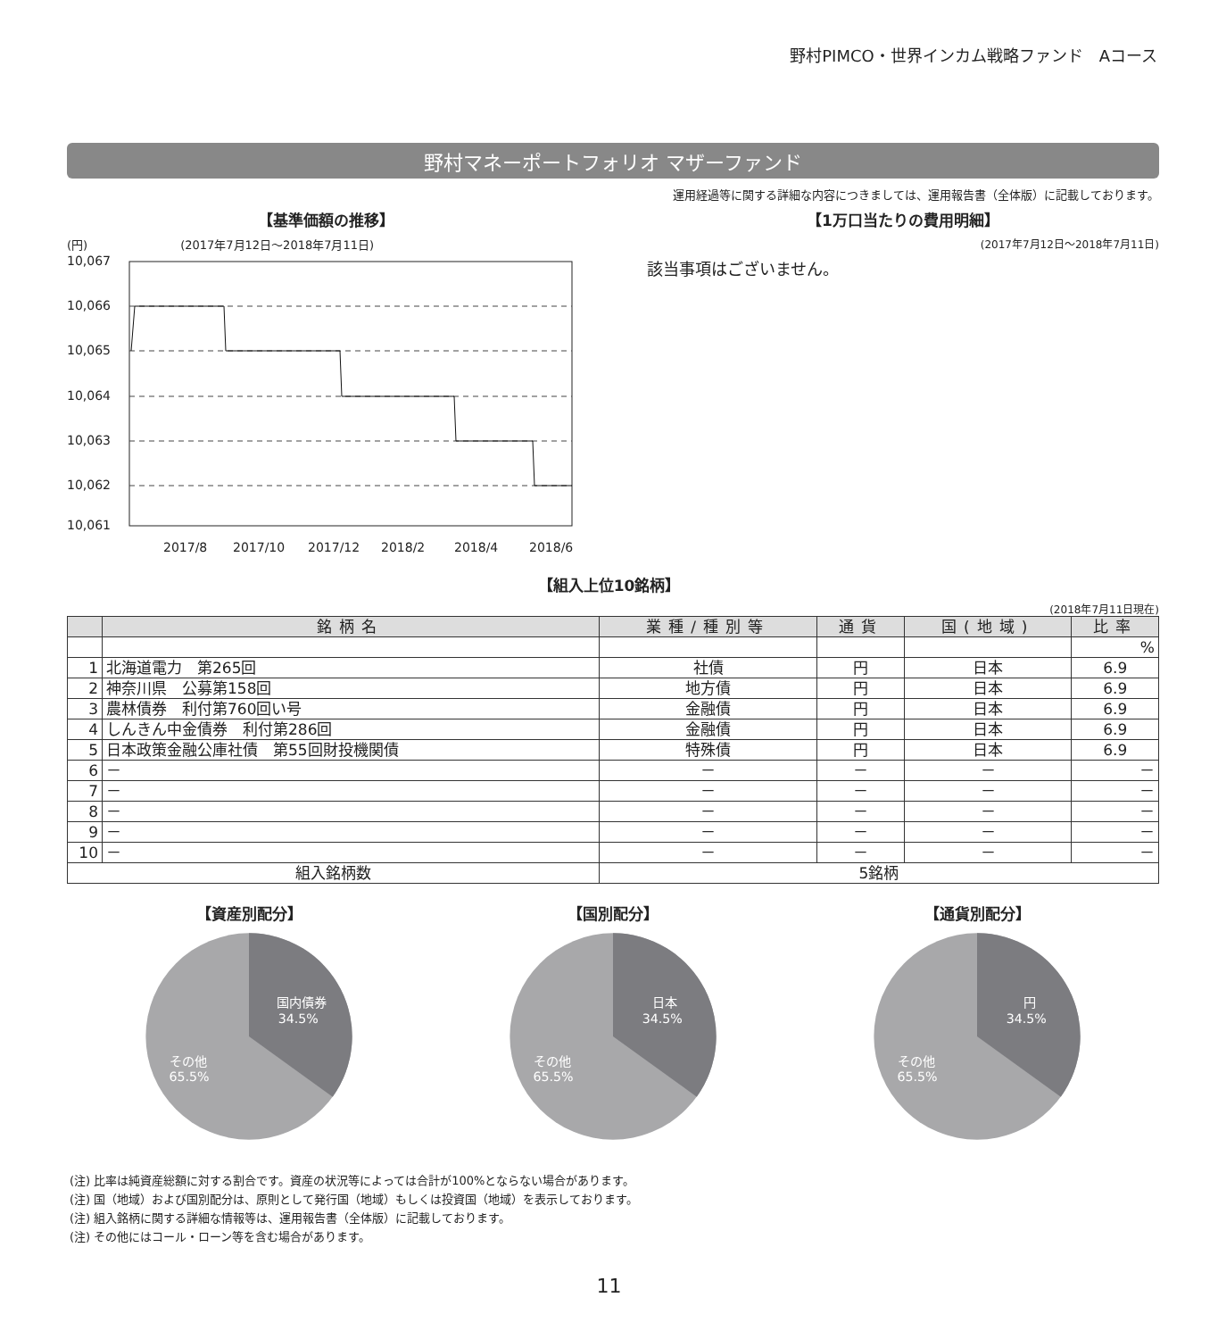野村PIMCO・世界インカム戦略ファンド　Aコース
野村マネーポートフォリオ マザーファンド
運用経過等に関する詳細な内容につきましては、運用報告書（全体版）に記載しております。
【基準価額の推移】
(円)　　　　　　　　(2017年7月12日〜2018年7月11日)
10,067
10,066
10,065
10,064
10,063
10,062
10,061
2017/8
2017/10
2017/12
2018/2
2018/4
2018/6
【1万口当たりの費用明細】
(2017年7月12日〜2018年7月11日)
該当事項はございません。
【組入上位10銘柄】
(2018年7月11日現在)
| | 銘柄名 | 業種/種別等 | 通貨 | 国(地域) | 比率 |
| --- | --- | --- | --- | --- | --- |
| | | | | | % |
| 1 | 北海道電力 第265回 | 社債 | 円 | 日本 | 6.9 |
| 2 | 神奈川県 公募第158回 | 地方債 | 円 | 日本 | 6.9 |
| 3 | 農林債券 利付第760回い号 | 金融債 | 円 | 日本 | 6.9 |
| 4 | しんきん中金債券 利付第286回 | 金融債 | 円 | 日本 | 6.9 |
| 5 | 日本政策金融公庫社債 第55回財投機関債 | 特殊債 | 円 | 日本 | 6.9 |
| 6 | － | － | － | － | － |
| 7 | － | － | － | － | － |
| 8 | － | － | － | － | － |
| 9 | － | － | － | － | － |
| 10 | － | － | － | － | － |
| 組入銘柄数 | | 5銘柄 | | | |
【資産別配分】
国内債券
34.5%
その他
65.5%
【国別配分】
日本
34.5%
その他
65.5%
【通貨別配分】
円
34.5%
その他
65.5%
(注) 比率は純資産総額に対する割合です。資産の状況等によっては合計が100%とならない場合があります。
(注) 国（地域）および国別配分は、原則として発行国（地域）もしくは投資国（地域）を表示しております。
(注) 組入銘柄に関する詳細な情報等は、運用報告書（全体版）に記載しております。
(注) その他にはコール・ローン等を含む場合があります。
11